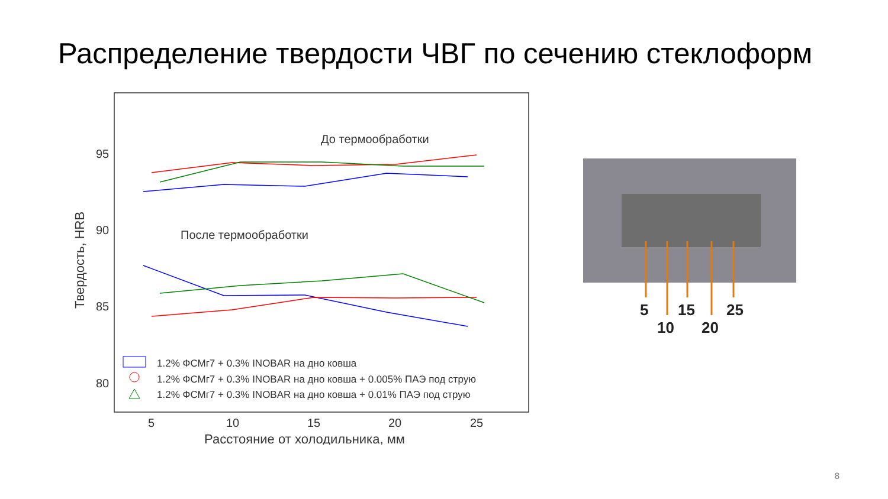Распределение твердости ЧВГ по сечению стеклоформ
95
90
85
80
5
10
15
20
25
Расстояние от холодильника, мм
Твердость, HRB
До термообработки
После термообработки
1.2% ФСМг7 + 0.3% INOBAR на дно ковша
1.2% ФСМг7 + 0.3% INOBAR на дно ковша + 0.005% ПАЭ под струю
1.2% ФСМг7 + 0.3% INOBAR на дно ковша + 0.01% ПАЭ под струю
5
15
25
10
20
8